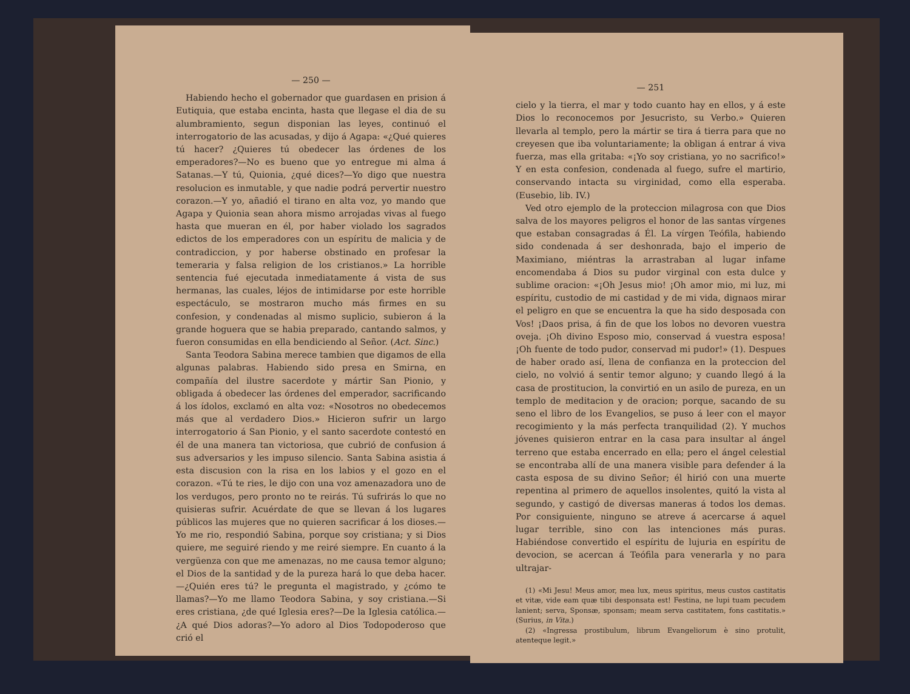— 250 —
Habiendo hecho el gobernador que guardasen en prision á Eutiquia, que estaba encinta, hasta que llegase el dia de su alumbramiento, segun disponian las leyes, continuó el interrogatorio de las acusadas, y dijo á Agapa: «¿Qué quieres tú hacer? ¿Quieres tú obedecer las órdenes de los emperadores?—No es bueno que yo entregue mi alma á Satanas.—Y tú, Quionia, ¿qué dices?—Yo digo que nuestra resolucion es inmutable, y que nadie podrá pervertir nuestro corazon.—Y yo, añadió el tirano en alta voz, yo mando que Agapa y Quionia sean ahora mismo arrojadas vivas al fuego hasta que mueran en él, por haber violado los sagrados edictos de los emperadores con un espíritu de malicia y de contradiccion, y por haberse obstinado en profesar la temeraria y falsa religion de los cristianos.» La horrible sentencia fué ejecutada inmediatamente á vista de sus hermanas, las cuales, léjos de intimidarse por este horrible espectáculo, se mostraron mucho más firmes en su confesion, y condenadas al mismo suplicio, subieron á la grande hoguera que se habia preparado, cantando salmos, y fueron consumidas en ella bendiciendo al Señor. (Act. Sinc.)
Santa Teodora Sabina merece tambien que digamos de ella algunas palabras. Habiendo sido presa en Smirna, en compañía del ilustre sacerdote y mártir San Pionio, y obligada á obedecer las órdenes del emperador, sacrificando á los ídolos, exclamó en alta voz: «Nosotros no obedecemos más que al verdadero Dios.» Hicieron sufrir un largo interrogatorio á San Pionio, y el santo sacerdote contestó en él de una manera tan victoriosa, que cubrió de confusion á sus adversarios y les impuso silencio. Santa Sabina asistia á esta discusion con la risa en los labios y el gozo en el corazon. «Tú te ries, le dijo con una voz amenazadora uno de los verdugos, pero pronto no te reirás. Tú sufrirás lo que no quisieras sufrir. Acuérdate de que se llevan á los lugares públicos las mujeres que no quieren sacrificar á los dioses.—Yo me rio, respondió Sabina, porque soy cristiana; y si Dios quiere, me seguiré riendo y me reiré siempre. En cuanto á la vergüenza con que me amenazas, no me causa temor alguno; el Dios de la santidad y de la pureza hará lo que deba hacer.—¿Quién eres tú? le pregunta el magistrado, y ¿cómo te llamas?—Yo me llamo Teodora Sabina, y soy cristiana.—Si eres cristiana, ¿de qué Iglesia eres?—De la Iglesia católica.—¿A qué Dios adoras?—Yo adoro al Dios Todopoderoso que crió el
— 251
cielo y la tierra, el mar y todo cuanto hay en ellos, y á este Dios lo reconocemos por Jesucristo, su Verbo.» Quieren llevarla al templo, pero la mártir se tira á tierra para que no creyesen que iba voluntariamente; la obligan á entrar á viva fuerza, mas ella gritaba: «¡Yo soy cristiana, yo no sacrifico!» Y en esta confesion, condenada al fuego, sufre el martirio, conservando intacta su virginidad, como ella esperaba. (Eusebio, lib. IV.)
Ved otro ejemplo de la proteccion milagrosa con que Dios salva de los mayores peligros el honor de las santas vírgenes que estaban consagradas á Él. La vírgen Teófila, habiendo sido condenada á ser deshonrada, bajo el imperio de Maximiano, miéntras la arrastraban al lugar infame encomendaba á Dios su pudor virginal con esta dulce y sublime oracion: «¡Oh Jesus mio! ¡Oh amor mio, mi luz, mi espíritu, custodio de mi castidad y de mi vida, dignaos mirar el peligro en que se encuentra la que ha sido desposada con Vos! ¡Daos prisa, á fin de que los lobos no devoren vuestra oveja. ¡Oh divino Esposo mio, conservad á vuestra esposa! ¡Oh fuente de todo pudor, conservad mi pudor!» (1). Despues de haber orado así, llena de confianza en la proteccion del cielo, no volvió á sentir temor alguno; y cuando llegó á la casa de prostitucion, la convirtió en un asilo de pureza, en un templo de meditacion y de oracion; porque, sacando de su seno el libro de los Evangelios, se puso á leer con el mayor recogimiento y la más perfecta tranquilidad (2). Y muchos jóvenes quisieron entrar en la casa para insultar al ángel terreno que estaba encerrado en ella; pero el ángel celestial se encontraba allí de una manera visible para defender á la casta esposa de su divino Señor; él hirió con una muerte repentina al primero de aquellos insolentes, quitó la vista al segundo, y castigó de diversas maneras á todos los demas. Por consiguiente, ninguno se atreve á acercarse á aquel lugar terrible, sino con las intenciones más puras. Habiéndose convertido el espíritu de lujuria en espíritu de devocion, se acercan á Teófila para venerarla y no para ultrajar-
(1) «Mi Jesu! Meus amor, mea lux, meus spiritus, meus custos castitatis et vitæ, vide eam quæ tibi desponsata est! Festina, ne lupi tuam pecudem lanient; serva, Sponsæ, sponsam; meam serva castitatem, fons castitatis.» (Surius, in Vita.)
(2) «Ingressa prostibulum, librum Evangeliorum è sino protulit, atenteque legit.»